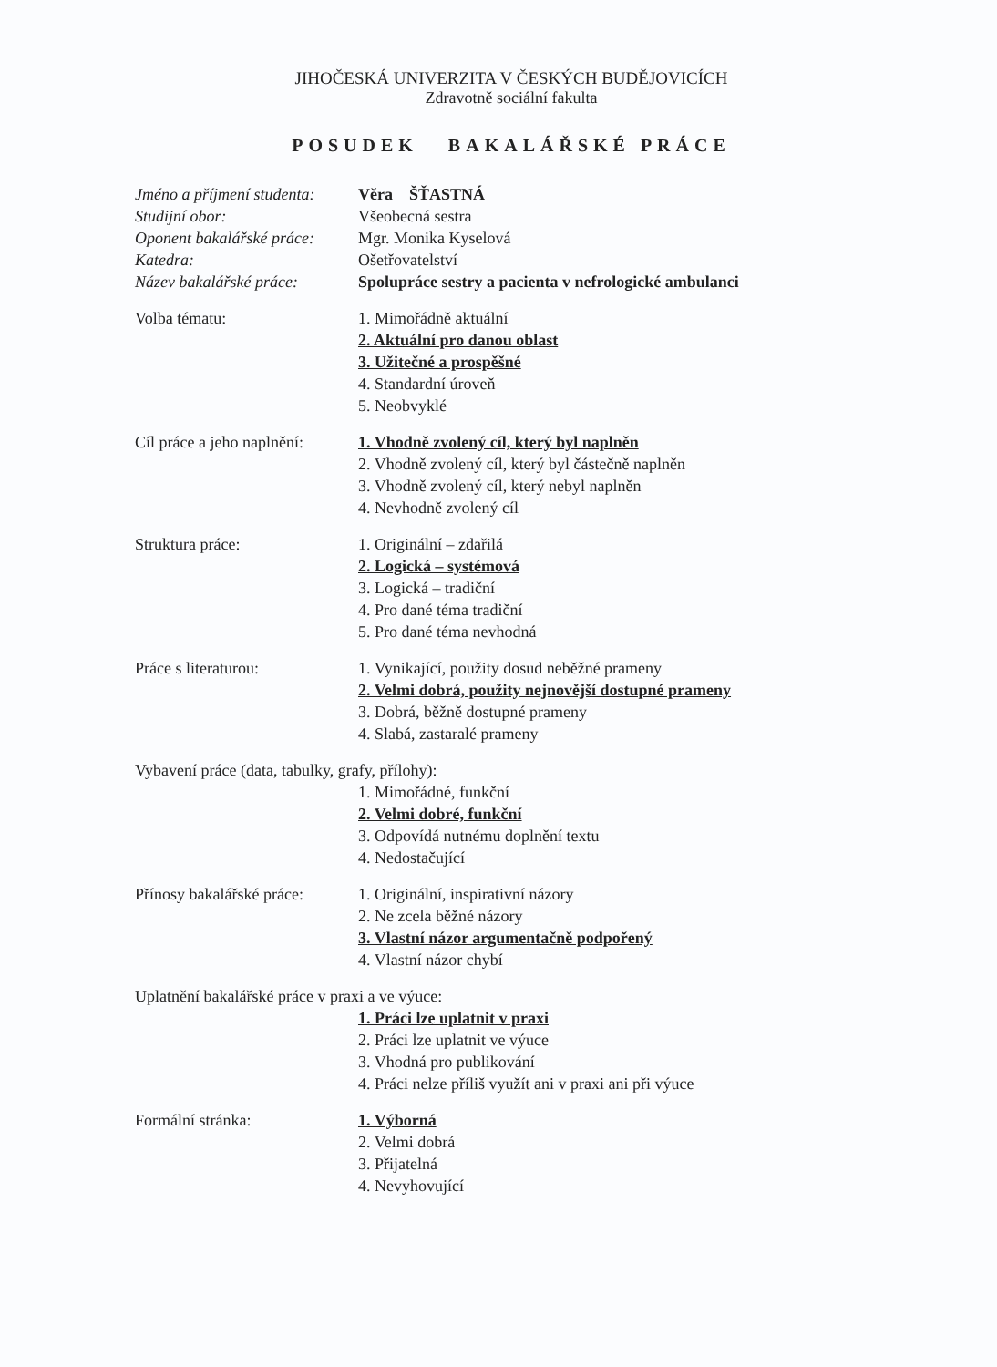JIHOČESKÁ UNIVERZITA V ČESKÝCH BUDĚJOVICÍCH
Zdravotně sociální fakulta
POSUDEK BAKALÁŘSKÉ PRÁCE
Jméno a příjmení studenta:
Věra ŠŤASTNÁ
Studijní obor: Všeobecná sestra
Oponent bakalářské práce:
Mgr. Monika Kyselová
Katedra: Ošetřovatelství
Název bakalářské práce:
Spolupráce sestry a pacienta v nefrologické ambulanci
Volba tématu: 1. Mimořádně aktuální
2. Aktuální pro danou oblast
3. Užitečné a prospěšné
4. Standardní úroveň
5. Neobvyklé
Cíl práce a jeho naplnění:
1. Vhodně zvolený cíl, který byl naplněn
2. Vhodně zvolený cíl, který byl částečně naplněn
3. Vhodně zvolený cíl, který nebyl naplněn
4. Nevhodně zvolený cíl
Struktura práce: 1. Originální – zdařilá
2. Logická – systémová
3. Logická – tradiční
4. Pro dané téma tradiční
5. Pro dané téma nevhodná
Práce s literaturou: 1. Vynikající, použity dosud neběžné prameny
2. Velmi dobrá, použity nejnovější dostupné prameny
3. Dobrá, běžně dostupné prameny
4. Slabá, zastaralé prameny
Vybavení práce (data, tabulky, grafy, přílohy):
1. Mimořádné, funkční
2. Velmi dobré, funkční
3. Odpovídá nutnému doplnění textu
4. Nedostačující
Přínosy bakalářské práce:
1. Originální, inspirativní názory
2. Ne zcela běžné názory
3. Vlastní názor argumentačně podpořený
4. Vlastní názor chybí
Uplatnění bakalářské práce v praxi a ve výuce:
1. Práci lze uplatnit v praxi
2. Práci lze uplatnit ve výuce
3. Vhodná pro publikování
4. Práci nelze příliš využít ani v praxi ani při výuce
Formální stránka: 1. Výborná
2. Velmi dobrá
3. Přijatelná
4. Nevyhovující